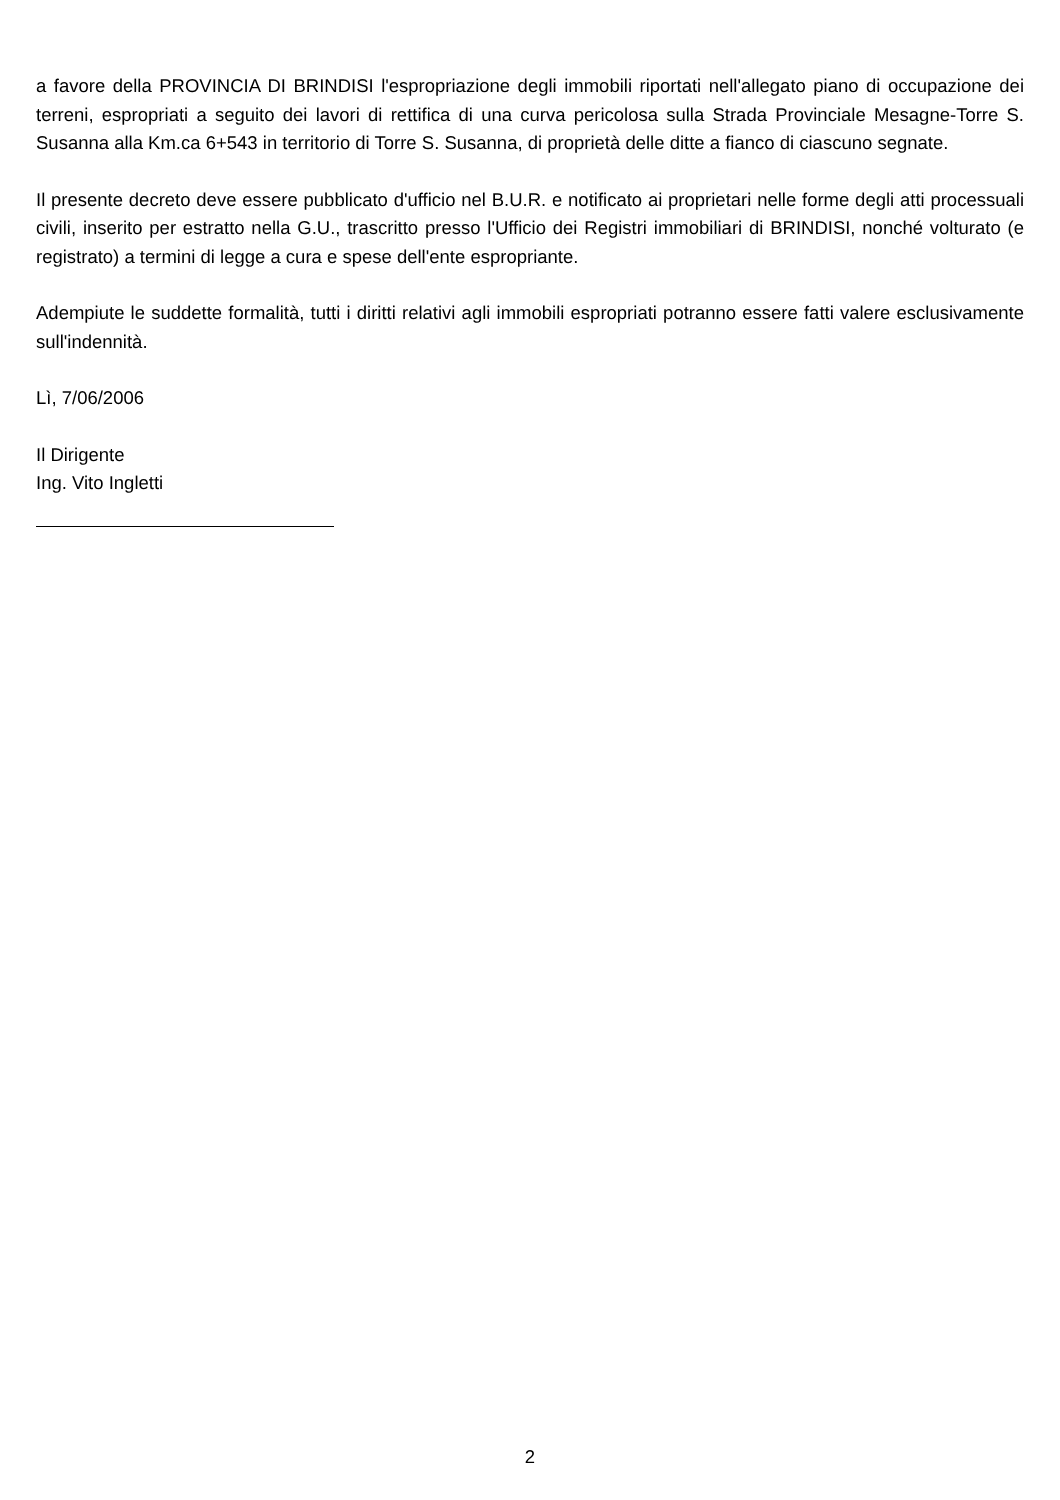a favore della PROVINCIA DI BRINDISI l'espropriazione degli immobili riportati nell'allegato piano di occupazione dei terreni, espropriati a seguito dei lavori di rettifica di una curva pericolosa sulla Strada Provinciale Mesagne-Torre S. Susanna alla Km.ca 6+543 in territorio di Torre S. Susanna, di proprietà delle ditte a fianco di ciascuno segnate.
Il presente decreto deve essere pubblicato d'ufficio nel B.U.R. e notificato ai proprietari nelle forme degli atti processuali civili, inserito per estratto nella G.U., trascritto presso l'Ufficio dei Registri immobiliari di BRINDISI, nonché volturato (e registrato) a termini di legge a cura e spese dell'ente espropriante.
Adempiute le suddette formalità, tutti i diritti relativi agli immobili espropriati potranno essere fatti valere esclusivamente sull'indennità.
Lì, 7/06/2006
Il Dirigente
Ing. Vito Ingletti
2